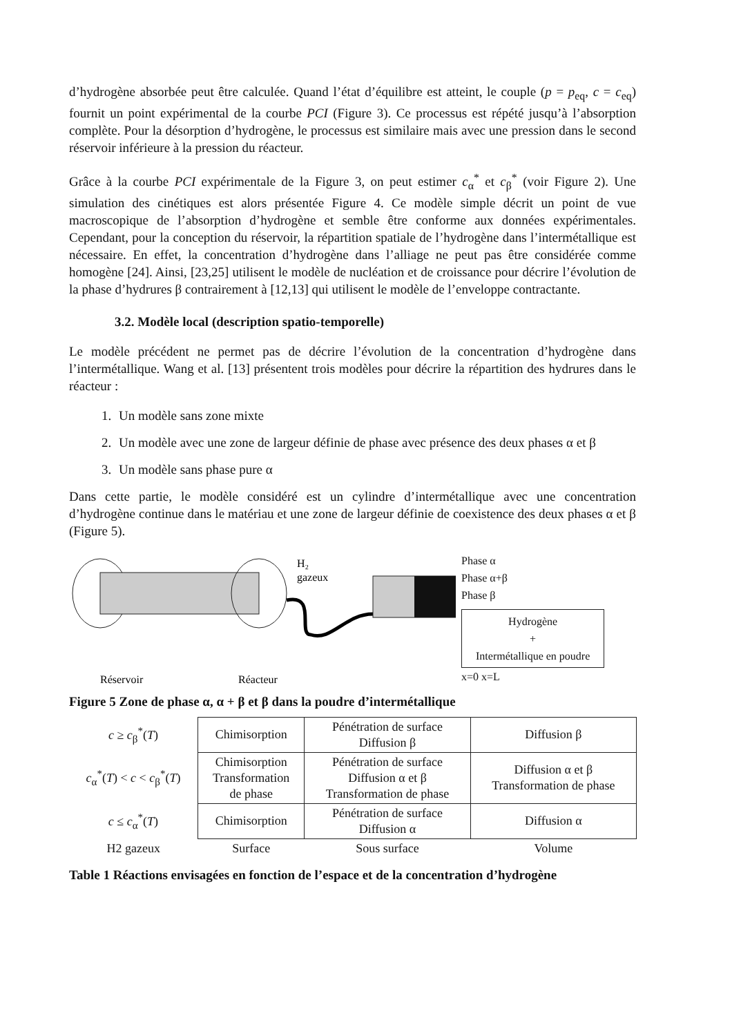d’hydrogène absorbée peut être calculée. Quand l’état d’équilibre est atteint, le couple (p = p<sub>eq</sub>, c = c<sub>eq</sub>) fournit un point expérimental de la courbe PCI (Figure 3). Ce processus est répété jusqu’à l’absorption complète. Pour la désorption d’hydrogène, le processus est similaire mais avec une pression dans le second réservoir inférieure à la pression du réacteur.
Grâce à la courbe PCI expérimentale de la Figure 3, on peut estimer c<sub>α</sub><sup>*</sup> et c<sub>β</sub><sup>*</sup> (voir Figure 2). Une simulation des cinétiques est alors présentée Figure 4. Ce modèle simple décrit un point de vue macroscopique de l’absorption d’hydrogène et semble être conforme aux données expérimentales. Cependant, pour la conception du réservoir, la répartition spatiale de l’hydrogène dans l’intermétallique est nécessaire. En effet, la concentration d’hydrogène dans l’alliage ne peut pas être considérée comme homogène [24]. Ainsi, [23,25] utilisent le modèle de nucléation et de croissance pour décrire l’évolution de la phase d’hydrures β contrairement à [12,13] qui utilisent le modèle de l’enveloppe contractante.
3.2. Modèle local (description spatio-temporelle)
Le modèle précédent ne permet pas de décrire l’évolution de la concentration d’hydrogène dans l’intermétallique. Wang et al. [13] présentent trois modèles pour décrire la répartition des hydrures dans le réacteur :
1. Un modèle sans zone mixte
2. Un modèle avec une zone de largeur définie de phase avec présence des deux phases α et β
3. Un modèle sans phase pure α
Dans cette partie, le modèle considéré est un cylindre d’intermétallique avec une concentration d’hydrogène continue dans le matériau et une zone de largeur définie de coexistence des deux phases α et β (Figure 5).
H₂
gazeux
Réservoir
Réacteur
Phase α
Phase α+β
Phase β
Hydrogène
+
Intermétallique en poudre
x=0 x=L
Figure 5 Zone de phase α, α + β et β dans la poudre d’intermétallique
| c ≥ c<sub>β</sub><sup>*</sup>( T ) | Chimisorption | Pénétration de surface Diffusion β | Diffusion β |
| c<sub>α</sub><sup>*</sup>( T ) < c < c<sub>β</sub><sup>*</sup>( T ) | Chimisorption Transformation de phase | Pénétration de surface Diffusion α et β Transformation de phase | Diffusion α et β Transformation de phase |
| c ≤ c<sub>α</sub><sup>*</sup>( T ) | Chimisorption | Pénétration de surface Diffusion α | Diffusion α |
| H2 gazeux | Surface | Sous surface | Volume |
Table 1 Réactions envisagées en fonction de l’espace et de la concentration d’hydrogène